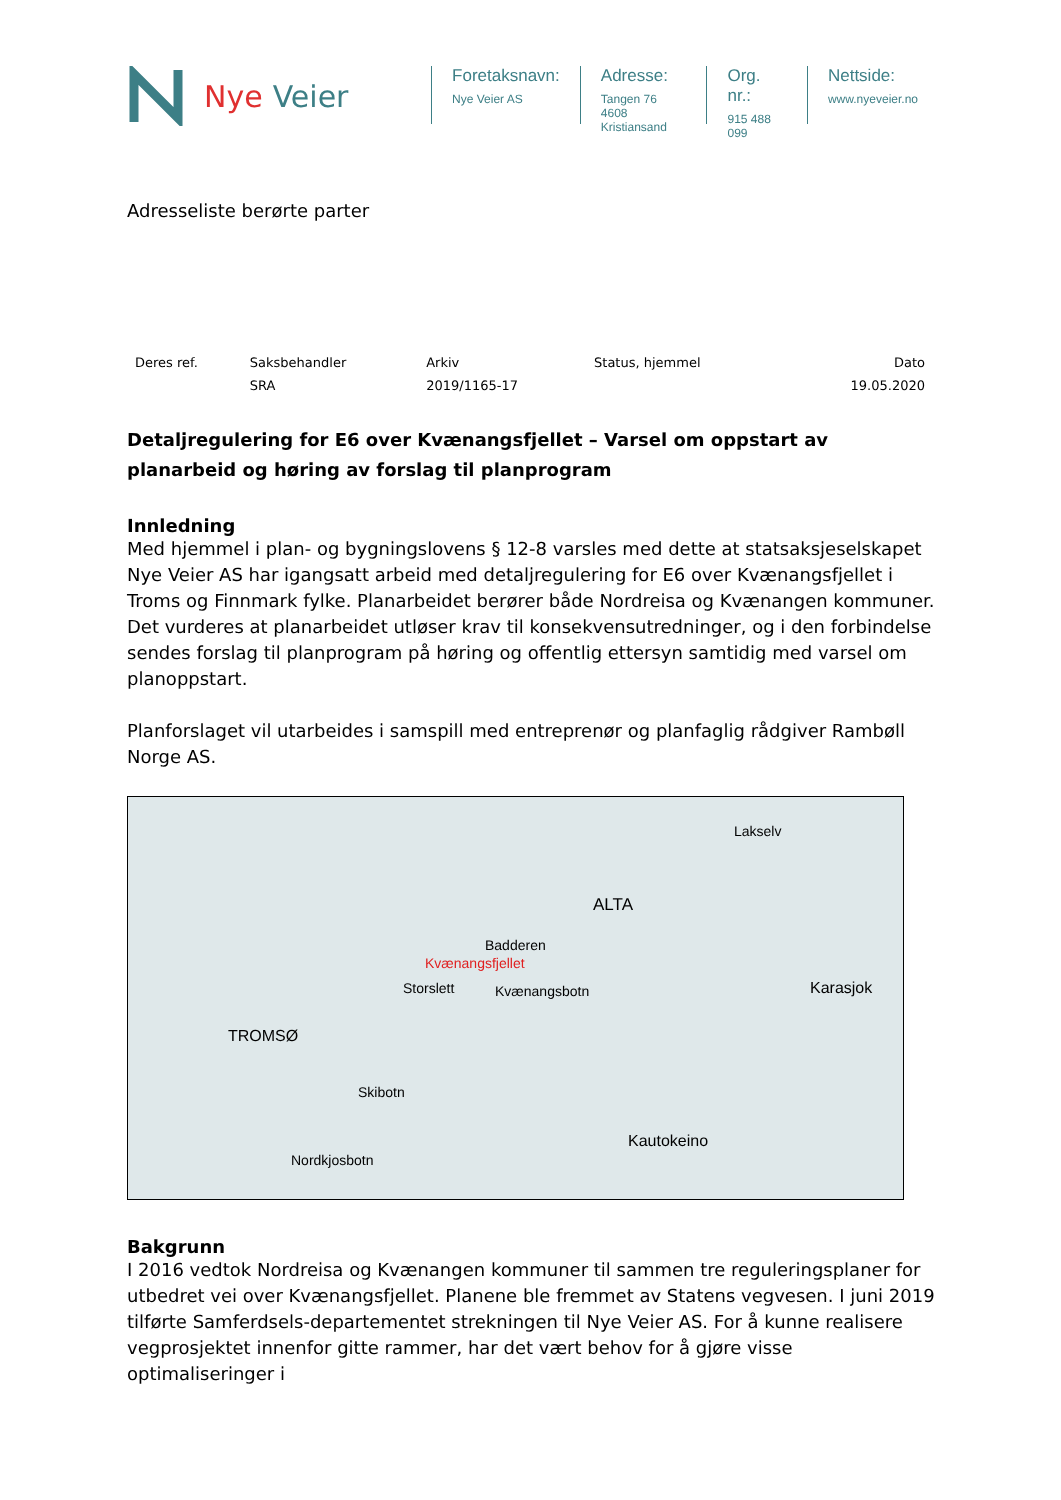Nye Veier
Foretaksnavn:
Nye Veier AS
Adresse:
Tangen 76
4608 Kristiansand
Org. nr.:
915 488 099
Nettside:
www.nyeveier.no
Adresseliste berørte parter
| Deres ref. | Saksbehandler | Arkiv | Status, hjemmel | Dato |
| --- | --- | --- | --- | --- |
| | SRA | 2019/1165-17 | | 19.05.2020 |
Detaljregulering for E6 over Kvænangsfjellet – Varsel om oppstart av planarbeid og høring av forslag til planprogram
Innledning
Med hjemmel i plan- og bygningslovens § 12-8 varsles med dette at statsaksjeselskapet Nye Veier AS har igangsatt arbeid med detaljregulering for E6 over Kvænangsfjellet i Troms og Finnmark fylke. Planarbeidet berører både Nordreisa og Kvænangen kommuner. Det vurderes at planarbeidet utløser krav til konsekvensutredninger, og i den forbindelse sendes forslag til planprogram på høring og offentlig ettersyn samtidig med varsel om planoppstart.
Planforslaget vil utarbeides i samspill med entreprenør og planfaglig rådgiver Rambøll Norge AS.
Lakselv
ALTA
Badderen
Kvænangsfjellet
Storslett Kvænangsbotn Karasjok
TROMSØ
Skibotn
Kautokeino
Nordkjosbotn
Bakgrunn
I 2016 vedtok Nordreisa og Kvænangen kommuner til sammen tre reguleringsplaner for utbedret vei over Kvænangsfjellet. Planene ble fremmet av Statens vegvesen. I juni 2019 tilførte Samferdsels-departementet strekningen til Nye Veier AS. For å kunne realisere vegprosjektet innenfor gitte rammer, har det vært behov for å gjøre visse optimaliseringer i